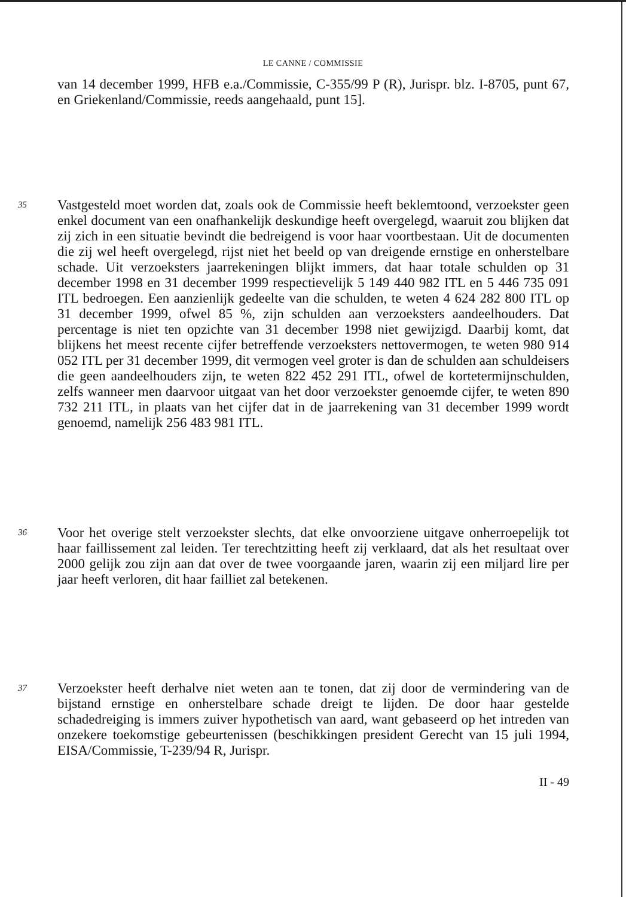LE CANNE / COMMISSIE
van 14 december 1999, HFB e.a./Commissie, C-355/99 P (R), Jurispr. blz. I-8705, punt 67, en Griekenland/Commissie, reeds aangehaald, punt 15].
35
Vastgesteld moet worden dat, zoals ook de Commissie heeft beklemtoond, verzoekster geen enkel document van een onafhankelijk deskundige heeft overgelegd, waaruit zou blijken dat zij zich in een situatie bevindt die bedreigend is voor haar voortbestaan. Uit de documenten die zij wel heeft overgelegd, rijst niet het beeld op van dreigende ernstige en onherstelbare schade. Uit verzoeksters jaarrekeningen blijkt immers, dat haar totale schulden op 31 december 1998 en 31 december 1999 respectievelijk 5 149 440 982 ITL en 5 446 735 091 ITL bedroegen. Een aanzienlijk gedeelte van die schulden, te weten 4 624 282 800 ITL op 31 december 1999, ofwel 85 %, zijn schulden aan verzoeksters aandeelhouders. Dat percentage is niet ten opzichte van 31 december 1998 niet gewijzigd. Daarbij komt, dat blijkens het meest recente cijfer betreffende verzoeksters nettovermogen, te weten 980 914 052 ITL per 31 december 1999, dit vermogen veel groter is dan de schulden aan schuldeisers die geen aandeelhouders zijn, te weten 822 452 291 ITL, ofwel de kortetermijnschulden, zelfs wanneer men daarvoor uitgaat van het door verzoekster genoemde cijfer, te weten 890 732 211 ITL, in plaats van het cijfer dat in de jaarrekening van 31 december 1999 wordt genoemd, namelijk 256 483 981 ITL.
36
Voor het overige stelt verzoekster slechts, dat elke onvoorziene uitgave onherroepelijk tot haar faillissement zal leiden. Ter terechtzitting heeft zij verklaard, dat als het resultaat over 2000 gelijk zou zijn aan dat over de twee voorgaande jaren, waarin zij een miljard lire per jaar heeft verloren, dit haar failliet zal betekenen.
37
Verzoekster heeft derhalve niet weten aan te tonen, dat zij door de vermindering van de bijstand ernstige en onherstelbare schade dreigt te lijden. De door haar gestelde schadedreiging is immers zuiver hypothetisch van aard, want gebaseerd op het intreden van onzekere toekomstige gebeurtenissen (beschikkingen president Gerecht van 15 juli 1994, EISA/Commissie, T-239/94 R, Jurispr.
II - 49